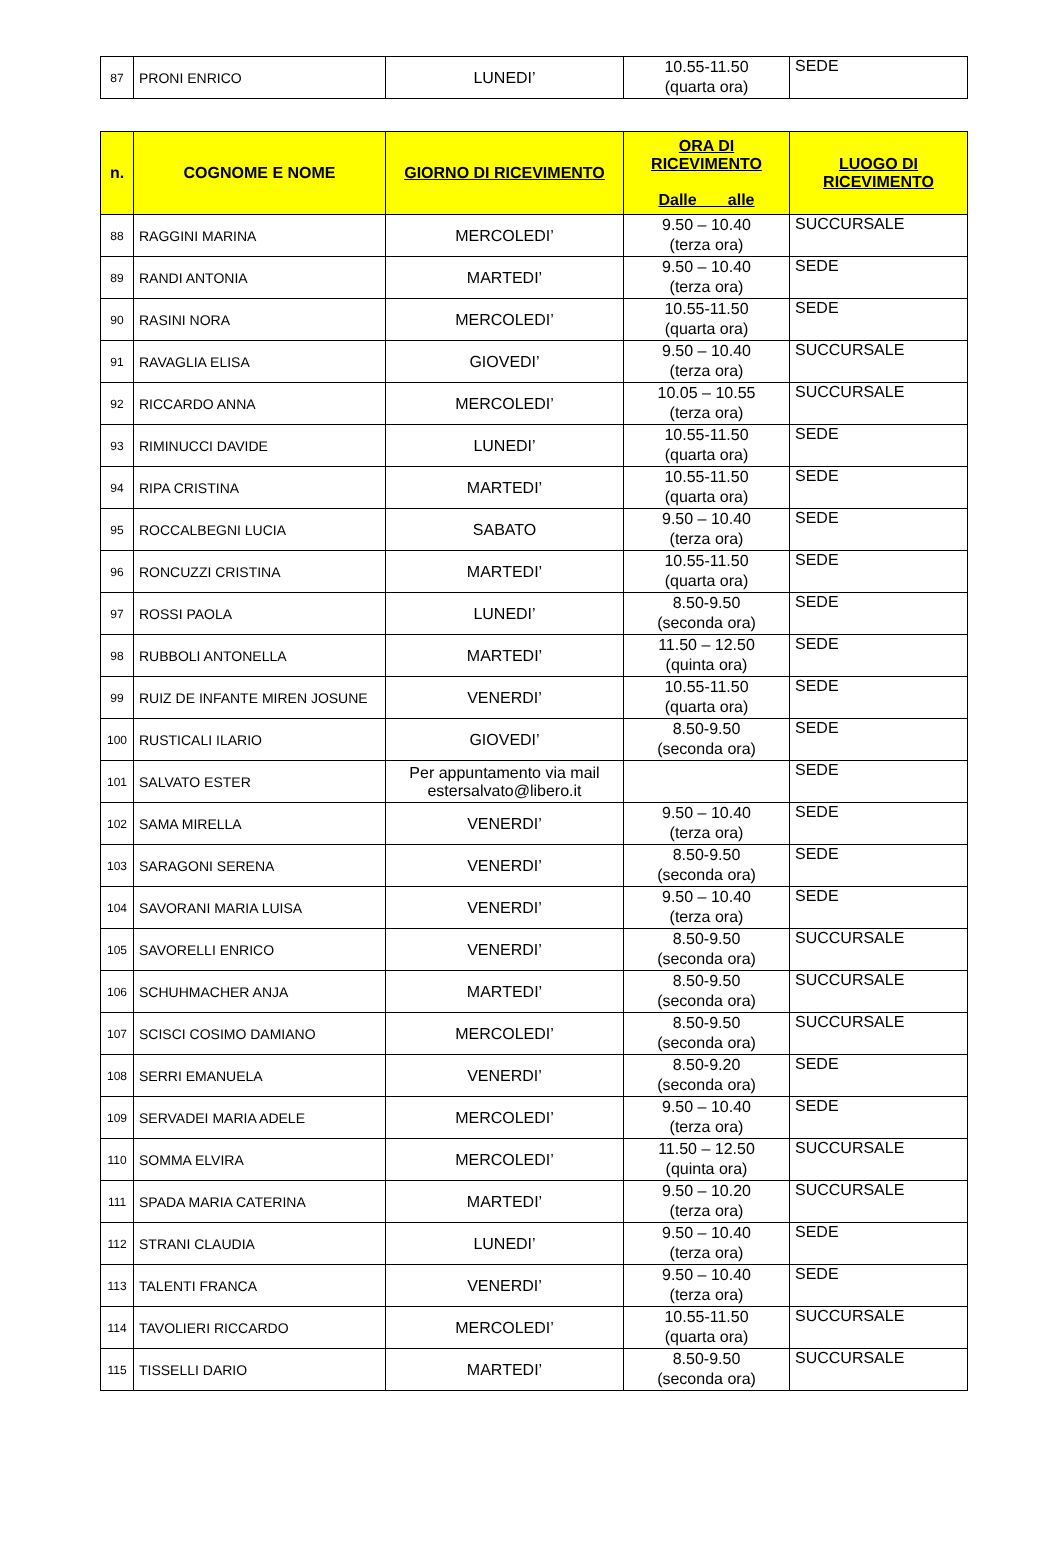| 87 | PRONI ENRICO | LUNEDI’ | 10.55-11.50 (quarta ora) | SEDE |
| n. | COGNOME E NOME | GIORNO DI RICEVIMENTO | ORA DI RICEVIMENTO Dalle alle | LUOGO DI RICEVIMENTO |
| --- | --- | --- | --- | --- |
| 88 | RAGGINI MARINA | MERCOLEDI’ | 9.50 – 10.40 (terza ora) | SUCCURSALE |
| 89 | RANDI ANTONIA | MARTEDI’ | 9.50 – 10.40 (terza ora) | SEDE |
| 90 | RASINI NORA | MERCOLEDI’ | 10.55-11.50 (quarta ora) | SEDE |
| 91 | RAVAGLIA ELISA | GIOVEDI’ | 9.50 – 10.40 (terza ora) | SUCCURSALE |
| 92 | RICCARDO ANNA | MERCOLEDI’ | 10.05 – 10.55 (terza ora) | SUCCURSALE |
| 93 | RIMINUCCI DAVIDE | LUNEDI’ | 10.55-11.50 (quarta ora) | SEDE |
| 94 | RIPA CRISTINA | MARTEDI’ | 10.55-11.50 (quarta ora) | SEDE |
| 95 | ROCCALBEGNI LUCIA | SABATO | 9.50 – 10.40 (terza ora) | SEDE |
| 96 | RONCUZZI CRISTINA | MARTEDI’ | 10.55-11.50 (quarta ora) | SEDE |
| 97 | ROSSI PAOLA | LUNEDI’ | 8.50-9.50 (seconda ora) | SEDE |
| 98 | RUBBOLI ANTONELLA | MARTEDI’ | 11.50 – 12.50 (quinta ora) | SEDE |
| 99 | RUIZ DE INFANTE MIREN JOSUNE | VENERDI’ | 10.55-11.50 (quarta ora) | SEDE |
| 100 | RUSTICALI ILARIO | GIOVEDI’ | 8.50-9.50 (seconda ora) | SEDE |
| 101 | SALVATO ESTER | Per appuntamento via mail estersalvato@libero.it | | SEDE |
| 102 | SAMA MIRELLA | VENERDI’ | 9.50 – 10.40 (terza ora) | SEDE |
| 103 | SARAGONI SERENA | VENERDI’ | 8.50-9.50 (seconda ora) | SEDE |
| 104 | SAVORANI MARIA LUISA | VENERDI’ | 9.50 – 10.40 (terza ora) | SEDE |
| 105 | SAVORELLI ENRICO | VENERDI’ | 8.50-9.50 (seconda ora) | SUCCURSALE |
| 106 | SCHUHMACHER ANJA | MARTEDI’ | 8.50-9.50 (seconda ora) | SUCCURSALE |
| 107 | SCISCI COSIMO DAMIANO | MERCOLEDI’ | 8.50-9.50 (seconda ora) | SUCCURSALE |
| 108 | SERRI EMANUELA | VENERDI’ | 8.50-9.20 (seconda ora) | SEDE |
| 109 | SERVADEI MARIA ADELE | MERCOLEDI’ | 9.50 – 10.40 (terza ora) | SEDE |
| 110 | SOMMA ELVIRA | MERCOLEDI’ | 11.50 – 12.50 (quinta ora) | SUCCURSALE |
| 111 | SPADA MARIA CATERINA | MARTEDI’ | 9.50 – 10.20 (terza ora) | SUCCURSALE |
| 112 | STRANI CLAUDIA | LUNEDI’ | 9.50 – 10.40 (terza ora) | SEDE |
| 113 | TALENTI FRANCA | VENERDI’ | 9.50 – 10.40 (terza ora) | SEDE |
| 114 | TAVOLIERI RICCARDO | MERCOLEDI’ | 10.55-11.50 (quarta ora) | SUCCURSALE |
| 115 | TISSELLI DARIO | MARTEDI’ | 8.50-9.50 (seconda ora) | SUCCURSALE |